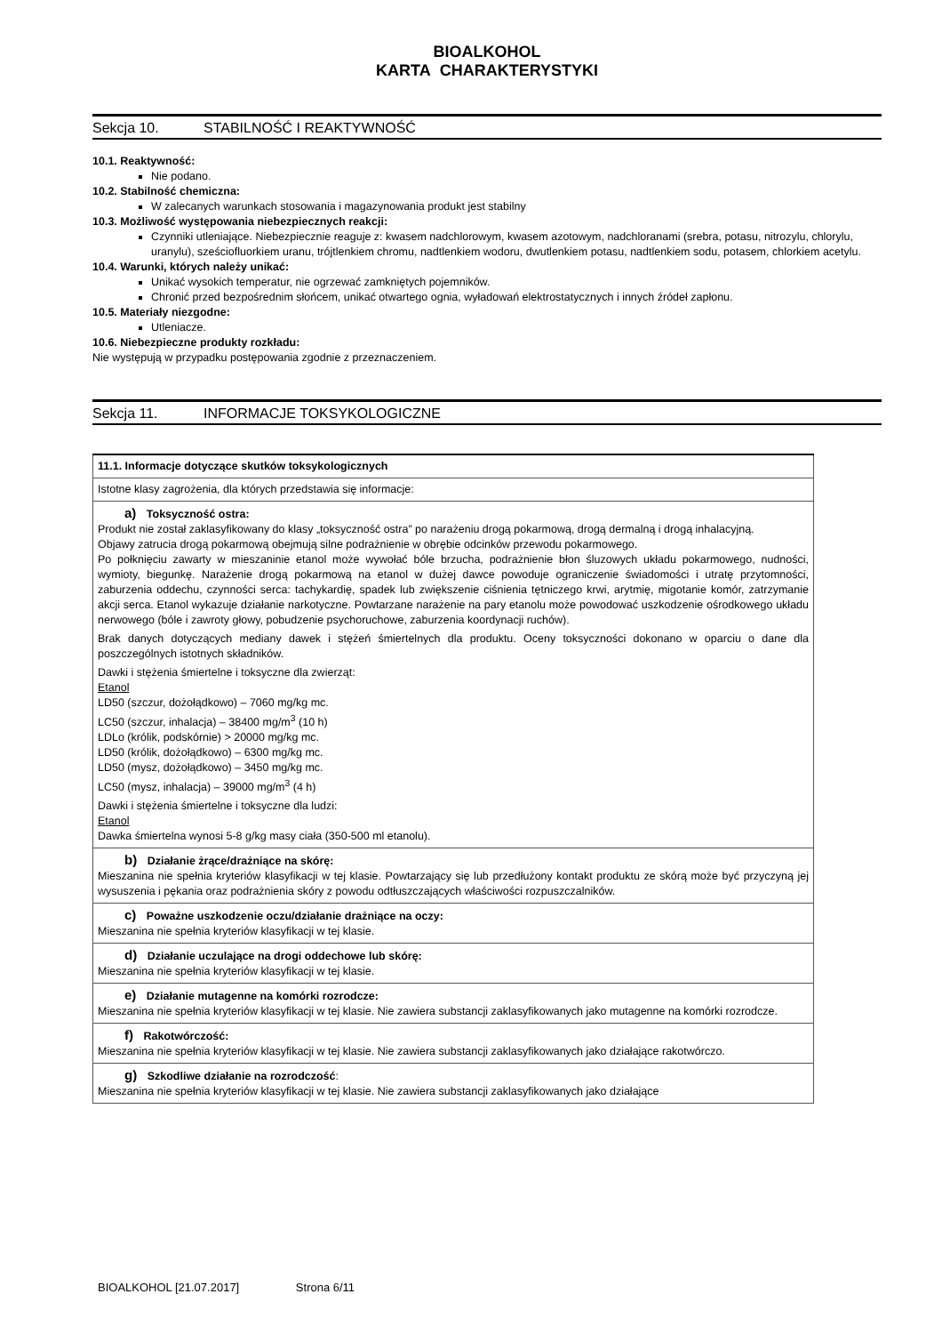BIOALKOHOL
KARTA CHARAKTERYSTYKI
Sekcja 10. STABILNOŚĆ I REAKTYWNOŚĆ
10.1. Reaktywność:
Nie podano.
10.2. Stabilność chemiczna:
W zalecanych warunkach stosowania i magazynowania produkt jest stabilny
10.3. Możliwość występowania niebezpiecznych reakcji:
Czynniki utleniające. Niebezpiecznie reaguje z: kwasem nadchlorowym, kwasem azotowym, nadchloranami (srebra, potasu, nitrozylu, chlorylu, uranylu), sześciofluorkiem uranu, trójtlenkiem chromu, nadtlenkiem wodoru, dwutlenkiem potasu, nadtlenkiem sodu, potasem, chlorkiem acetylu.
10.4. Warunki, których należy unikać:
Unikać wysokich temperatur, nie ogrzewać zamkniętych pojemników.
Chronić przed bezpośrednim słońcem, unikać otwartego ognia, wyładowań elektrostatycznych i innych źródeł zapłonu.
10.5. Materiały niezgodne:
Utleniacze.
10.6. Niebezpieczne produkty rozkładu:
Nie występują w przypadku postępowania zgodnie z przeznaczeniem.
Sekcja 11. INFORMACJE TOKSYKOLOGICZNE
| 11.1. Informacje dotyczące skutków toksykologicznych |
| Istotne klasy zagrożenia, dla których przedstawia się informacje: |
| a) Toksyczność ostra: Produkt nie został zaklasyfikowany do klasy „toksyczność ostra” po narażeniu drogą pokarmową, drogą dermalną i drogą inhalacyjną. Objawy zatrucia drogą pokarmową obejmują silne podrażnienie w obrębie odcinków przewodu pokarmowego. Po połknięciu zawarty w mieszaninie etanol może wywołać bóle brzucha, podrażnienie błon śluzowych układu pokarmowego, nudności, wymioty, biegunkę. Narażenie drogą pokarmową na etanol w dużej dawce powoduje ograniczenie świadomości i utratę przytomności, zaburzenia oddechu, czynności serca: tachykardię, spadek lub zwiększenie ciśnienia tętniczego krwi, arytmię, migotanie komór, zatrzymanie akcji serca. Etanol wykazuje działanie narkotyczne. Powtarzane narażenie na pary etanolu może powodować uszkodzenie ośrodkowego układu nerwowego (bóle i zawroty głowy, pobudzenie psychoruchowe, zaburzenia koordynacji ruchów). Brak danych dotyczących mediany dawek i stężeń śmiertelnych dla produktu. Oceny toksyczności dokonano w oparciu o dane dla poszczególnych istotnych składników. Dawki i stężenia śmiertelne i toksyczne dla zwierząt: Etanol LD50 (szczur, dożołądkowo) – 7060 mg/kg mc. LC50 (szczur, inhalacja) – 38400 mg/m<sup>3</sup> (10 h) LDLo (królik, podskórnie) > 20000 mg/kg mc. LD50 (królik, dożołądkowo) – 6300 mg/kg mc. LD50 (mysz, dożołądkowo) – 3450 mg/kg mc. LC50 (mysz, inhalacja) – 39000 mg/m<sup>3</sup> (4 h) Dawki i stężenia śmiertelne i toksyczne dla ludzi: Etanol Dawka śmiertelna wynosi 5-8 g/kg masy ciała (350-500 ml etanolu). |
| b) Działanie żrące/drażniące na skórę: Mieszanina nie spełnia kryteriów klasyfikacji w tej klasie. Powtarzający się lub przedłużony kontakt produktu ze skórą może być przyczyną jej wysuszenia i pękania oraz podrażnienia skóry z powodu odtłuszczających właściwości rozpuszczalników. |
| c) Poważne uszkodzenie oczu/działanie drażniące na oczy: Mieszanina nie spełnia kryteriów klasyfikacji w tej klasie. |
| d) Działanie uczulające na drogi oddechowe lub skórę: Mieszanina nie spełnia kryteriów klasyfikacji w tej klasie. |
| e) Działanie mutagenne na komórki rozrodcze: Mieszanina nie spełnia kryteriów klasyfikacji w tej klasie. Nie zawiera substancji zaklasyfikowanych jako mutagenne na komórki rozrodcze. |
| f) Rakotwórczość: Mieszanina nie spełnia kryteriów klasyfikacji w tej klasie. Nie zawiera substancji zaklasyfikowanych jako działające rakotwórczo. |
| g) Szkodliwe działanie na rozrodczość : Mieszanina nie spełnia kryteriów klasyfikacji w tej klasie. Nie zawiera substancji zaklasyfikowanych jako działające |
BIOALKOHOL [21.07.2017] Strona 6/11